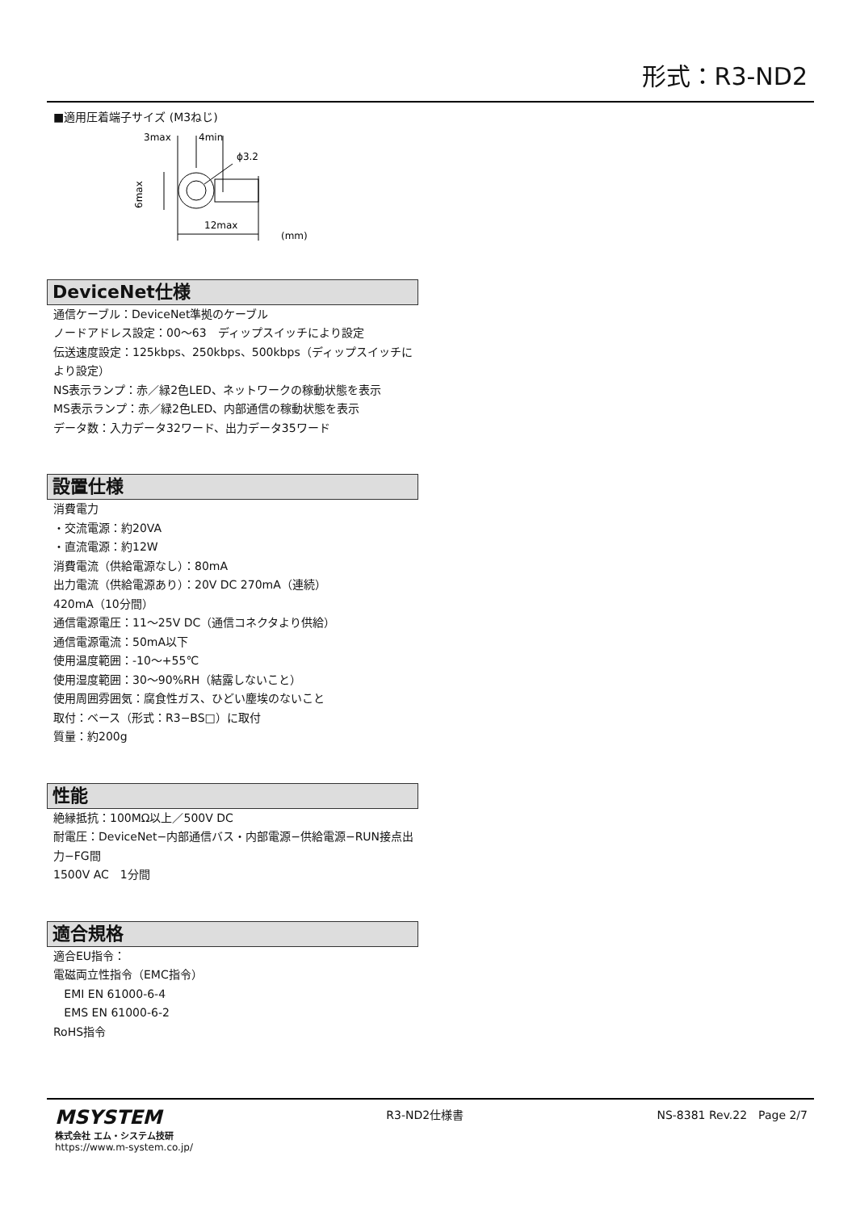形式：R3-ND2
■適用圧着端子サイズ (M3ねじ)
3max
4min
ϕ3.2
6max
12max
(mm)
DeviceNet仕様
通信ケーブル：DeviceNet準拠のケーブル
ノードアドレス設定：00〜63　ディップスイッチにより設定
伝送速度設定：125kbps、250kbps、500kbps（ディップスイッチにより設定）
NS表示ランプ：赤／緑2色LED、ネットワークの稼動状態を表示
MS表示ランプ：赤／緑2色LED、内部通信の稼動状態を表示
データ数：入力データ32ワード、出力データ35ワード
設置仕様
消費電力
・交流電源：約20VA
・直流電源：約12W
消費電流（供給電源なし）：80mA
出力電流（供給電源あり）：20V DC 270mA（連続）
420mA（10分間）
通信電源電圧：11〜25V DC（通信コネクタより供給）
通信電源電流：50mA以下
使用温度範囲：-10〜+55℃
使用湿度範囲：30〜90%RH（結露しないこと）
使用周囲雰囲気：腐食性ガス、ひどい塵埃のないこと
取付：ベース（形式：R3−BS□）に取付
質量：約200g
性能
絶縁抵抗：100MΩ以上／500V DC
耐電圧：DeviceNet−内部通信バス・内部電源−供給電源−RUN接点出力−FG間
1500V AC　1分間
適合規格
適合EU指令：
電磁両立性指令（EMC指令）
EMI EN 61000-6-4
EMS EN 61000-6-2
RoHS指令
MSYSTEM
株式会社 エム・システム技研
https://www.m-system.co.jp/
R3-ND2仕様書 NS-8381 Rev.22　Page 2/7